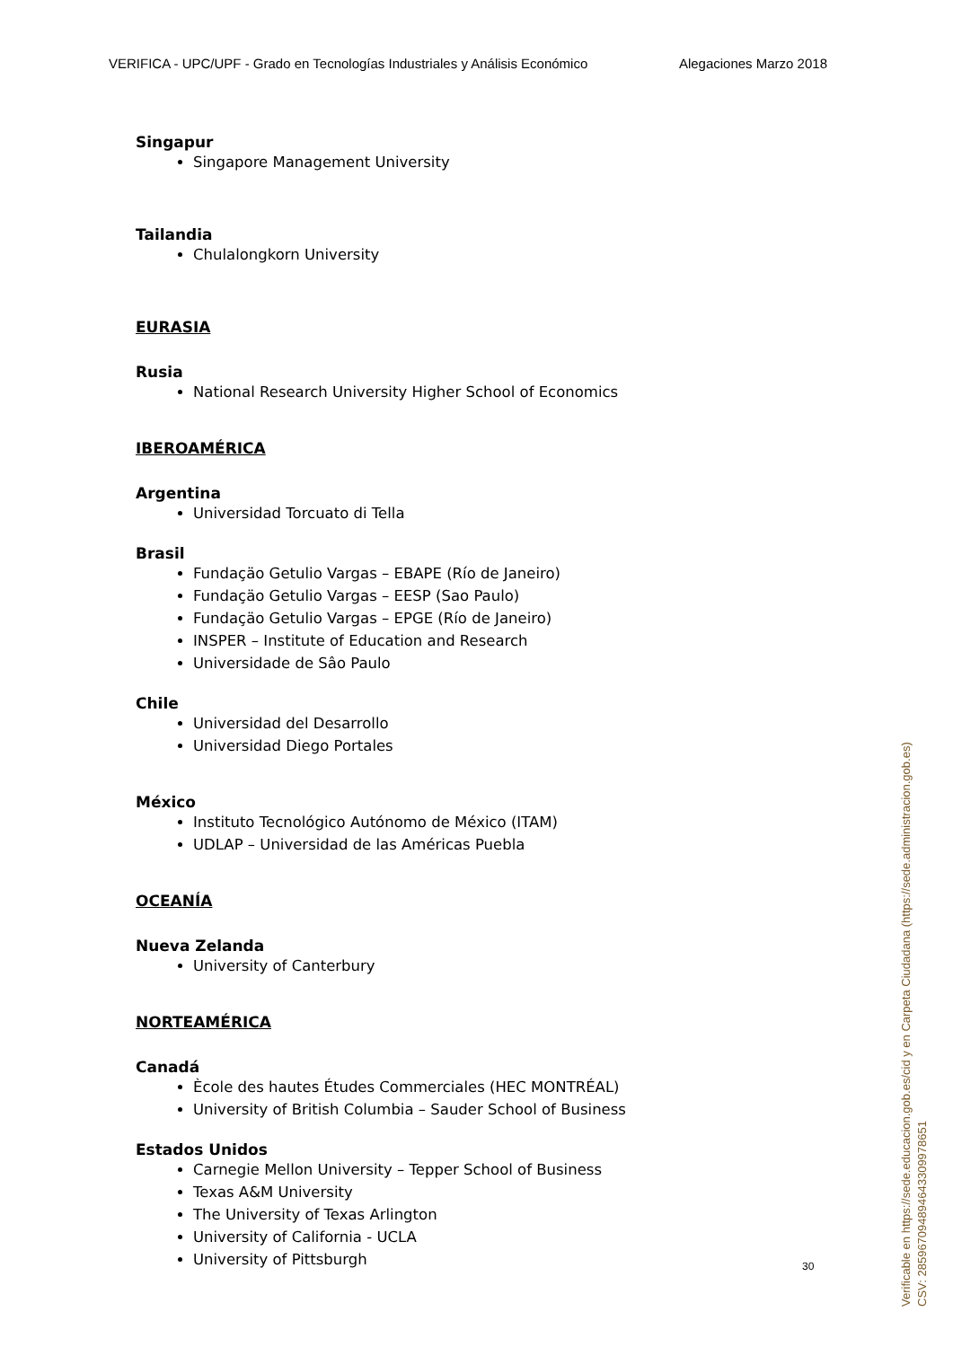VERIFICA - UPC/UPF - Grado en Tecnologías Industriales y Análisis Económico Alegaciones Marzo 2018
Singapur
Singapore Management University
Tailandia
Chulalongkorn University
EURASIA
Rusia
National Research University Higher School of Economics
IBEROAMÉRICA
Argentina
Universidad Torcuato di Tella
Brasil
Fundaçäo Getulio Vargas – EBAPE (Río de Janeiro)
Fundaçäo Getulio Vargas – EESP (Sao Paulo)
Fundaçäo Getulio Vargas – EPGE (Río de Janeiro)
INSPER – Institute of Education and Research
Universidade de Sâo Paulo
Chile
Universidad del Desarrollo
Universidad Diego Portales
México
Instituto Tecnológico Autónomo de México (ITAM)
UDLAP – Universidad de las Américas Puebla
OCEANÍA
Nueva Zelanda
University of Canterbury
NORTEAMÉRICA
Canadá
Ècole des hautes Études Commerciales (HEC MONTRÉAL)
University of British Columbia – Sauder School of Business
Estados Unidos
Carnegie Mellon University – Tepper School of Business
Texas A&M University
The University of Texas Arlington
University of California - UCLA
University of Pittsburgh
30
Verificable en https://sede.educacion.gob.es/cid y en Carpeta Ciudadana (https://sede.administracion.gob.es)
CSV: 285967094894643309978651